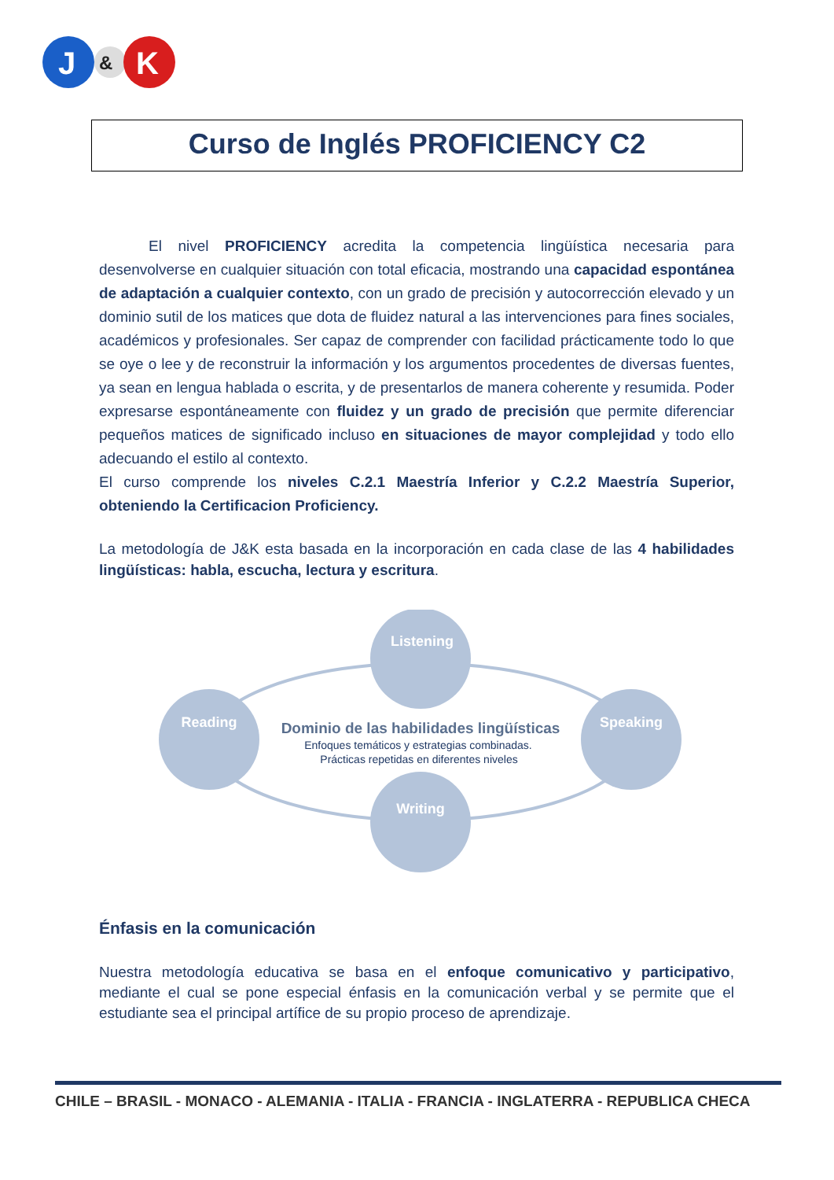J
&
K
Curso de Inglés PROFICIENCY C2
El nivel PROFICIENCY acredita la competencia lingüística necesaria para desenvolverse en cualquier situación con total eficacia, mostrando una capacidad espontánea de adaptación a cualquier contexto, con un grado de precisión y autocorrección elevado y un dominio sutil de los matices que dota de fluidez natural a las intervenciones para fines sociales, académicos y profesionales. Ser capaz de comprender con facilidad prácticamente todo lo que se oye o lee y de reconstruir la información y los argumentos procedentes de diversas fuentes, ya sean en lengua hablada o escrita, y de presentarlos de manera coherente y resumida. Poder expresarse espontáneamente con fluidez y un grado de precisión que permite diferenciar pequeños matices de significado incluso en situaciones de mayor complejidad y todo ello adecuando el estilo al contexto.
El curso comprende los niveles C.2.1 Maestría Inferior y C.2.2 Maestría Superior, obteniendo la Certificacion Proficiency.
La metodología de J&K esta basada en la incorporación en cada clase de las 4 habilidades lingüísticas: habla, escucha, lectura y escritura.
Listening
Reading
Speaking
Writing
Dominio de las habilidades lingüísticas
Enfoques temáticos y estrategias combinadas.
Prácticas repetidas en diferentes niveles
Énfasis en la comunicación
Nuestra metodología educativa se basa en el enfoque comunicativo y participativo, mediante el cual se pone especial énfasis en la comunicación verbal y se permite que el estudiante sea el principal artífice de su propio proceso de aprendizaje.
CHILE – BRASIL - MONACO - ALEMANIA - ITALIA - FRANCIA - INGLATERRA - REPUBLICA CHECA